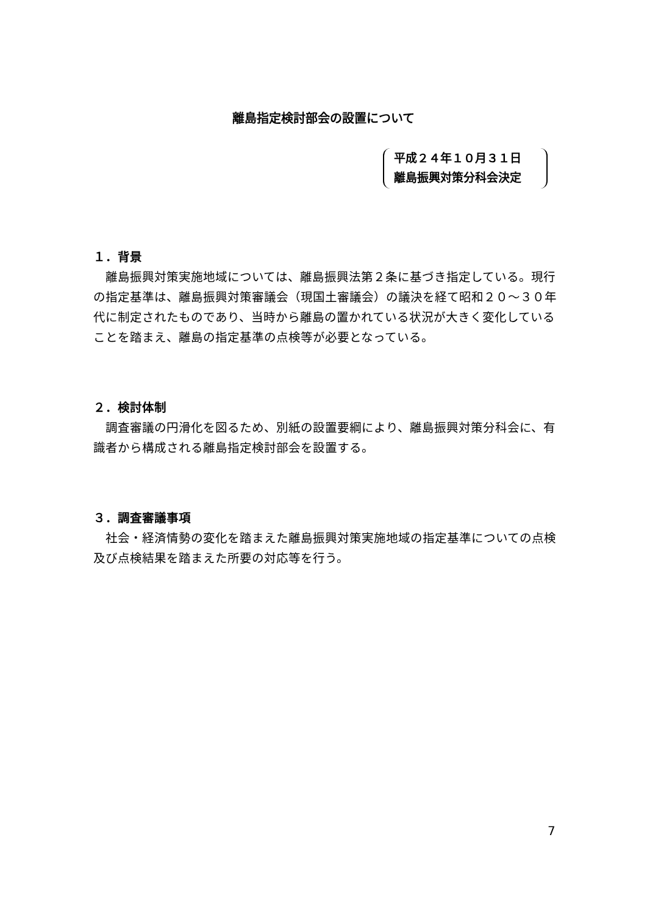離島指定検討部会の設置について
平成２４年１０月３１日
離島振興対策分科会決定
１．背景
離島振興対策実施地域については、離島振興法第２条に基づき指定している。現行の指定基準は、離島振興対策審議会（現国土審議会）の議決を経て昭和２０～３０年代に制定されたものであり、当時から離島の置かれている状況が大きく変化していることを踏まえ、離島の指定基準の点検等が必要となっている。
２．検討体制
調査審議の円滑化を図るため、別紙の設置要綱により、離島振興対策分科会に、有識者から構成される離島指定検討部会を設置する。
３．調査審議事項
社会・経済情勢の変化を踏まえた離島振興対策実施地域の指定基準についての点検及び点検結果を踏まえた所要の対応等を行う。
7